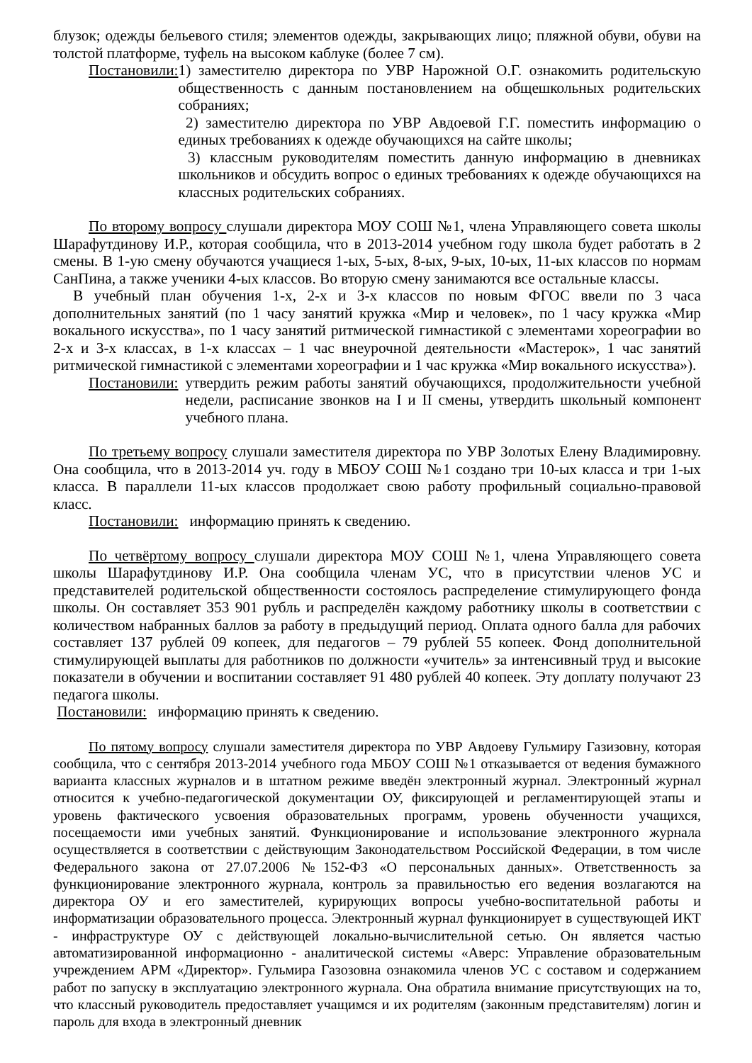блузок; одежды бельевого стиля; элементов одежды, закрывающих лицо; пляжной обуви, обуви на толстой платформе, туфель на высоком каблуке (более 7 см).
Постановили: 1) заместителю директора по УВР Нарожной О.Г. ознакомить родительскую общественность с данным постановлением на общешкольных родительских собраниях;
2) заместителю директора по УВР Авдоевой Г.Г. поместить информацию о единых требованиях к одежде обучающихся на сайте школы;
3) классным руководителям поместить данную информацию в дневниках школьников и обсудить вопрос о единых требованиях к одежде обучающихся на классных родительских собраниях.
По второму вопросу слушали директора МОУ СОШ №1, члена Управляющего совета школы Шарафутдинову И.Р., которая сообщила, что в 2013-2014 учебном году школа будет работать в 2 смены. В 1-ую смену обучаются учащиеся 1-ых, 5-ых, 8-ых, 9-ых, 10-ых, 11-ых классов по нормам СанПина, а также ученики 4-ых классов. Во вторую смену занимаются все остальные классы.
В учебный план обучения 1-х, 2-х и 3-х классов по новым ФГОС ввели по 3 часа дополнительных занятий (по 1 часу занятий кружка «Мир и человек», по 1 часу кружка «Мир вокального искусства», по 1 часу занятий ритмической гимнастикой с элементами хореографии во 2-х и 3-х классах, в 1-х классах – 1 час внеурочной деятельности «Мастерок», 1 час занятий ритмической гимнастикой с элементами хореографии и 1 час кружка «Мир вокального искусства»).
Постановили: утвердить режим работы занятий обучающихся, продолжительности учебной недели, расписание звонков на I и II смены, утвердить школьный компонент учебного плана.
По третьему вопросу слушали заместителя директора по УВР Золотых Елену Владимировну. Она сообщила, что в 2013-2014 уч. году в МБОУ СОШ №1 создано три 10-ых класса и три 1-ых класса. В параллели 11-ых классов продолжает свою работу профильный социально-правовой класс.
Постановили: информацию принять к сведению.
По четвёртому вопросу слушали директора МОУ СОШ №1, члена Управляющего совета школы Шарафутдинову И.Р. Она сообщила членам УС, что в присутствии членов УС и представителей родительской общественности состоялось распределение стимулирующего фонда школы. Он составляет 353 901 рубль и распределён каждому работнику школы в соответствии с количеством набранных баллов за работу в предыдущий период. Оплата одного балла для рабочих составляет 137 рублей 09 копеек, для педагогов – 79 рублей 55 копеек. Фонд дополнительной стимулирующей выплаты для работников по должности «учитель» за интенсивный труд и высокие показатели в обучении и воспитании составляет 91 480 рублей 40 копеек. Эту доплату получают 23 педагога школы.
Постановили: информацию принять к сведению.
По пятому вопросу слушали заместителя директора по УВР Авдоеву Гульмиру Газизовну, которая сообщила, что с сентября 2013-2014 учебного года МБОУ СОШ №1 отказывается от ведения бумажного варианта классных журналов и в штатном режиме введён электронный журнал. Электронный журнал относится к учебно-педагогической документации ОУ, фиксирующей и регламентирующей этапы и уровень фактического усвоения образовательных программ, уровень обученности учащихся, посещаемости ими учебных занятий. Функционирование и использование электронного журнала осуществляется в соответствии с действующим Законодательством Российской Федерации, в том числе Федерального закона от 27.07.2006 №152-ФЗ «О персональных данных». Ответственность за функционирование электронного журнала, контроль за правильностью его ведения возлагаются на директора ОУ и его заместителей, курирующих вопросы учебно-воспитательной работы и информатизации образовательного процесса. Электронный журнал функционирует в существующей ИКТ - инфраструктуре ОУ с действующей локально-вычислительной сетью. Он является частью автоматизированной информационно - аналитической системы «Аверс: Управление образовательным учреждением АРМ «Директор». Гульмира Газозовна ознакомила членов УС с составом и содержанием работ по запуску в эксплуатацию электронного журнала. Она обратила внимание присутствующих на то, что классный руководитель предоставляет учащимся и их родителям (законным представителям) логин и пароль для входа в электронный дневник